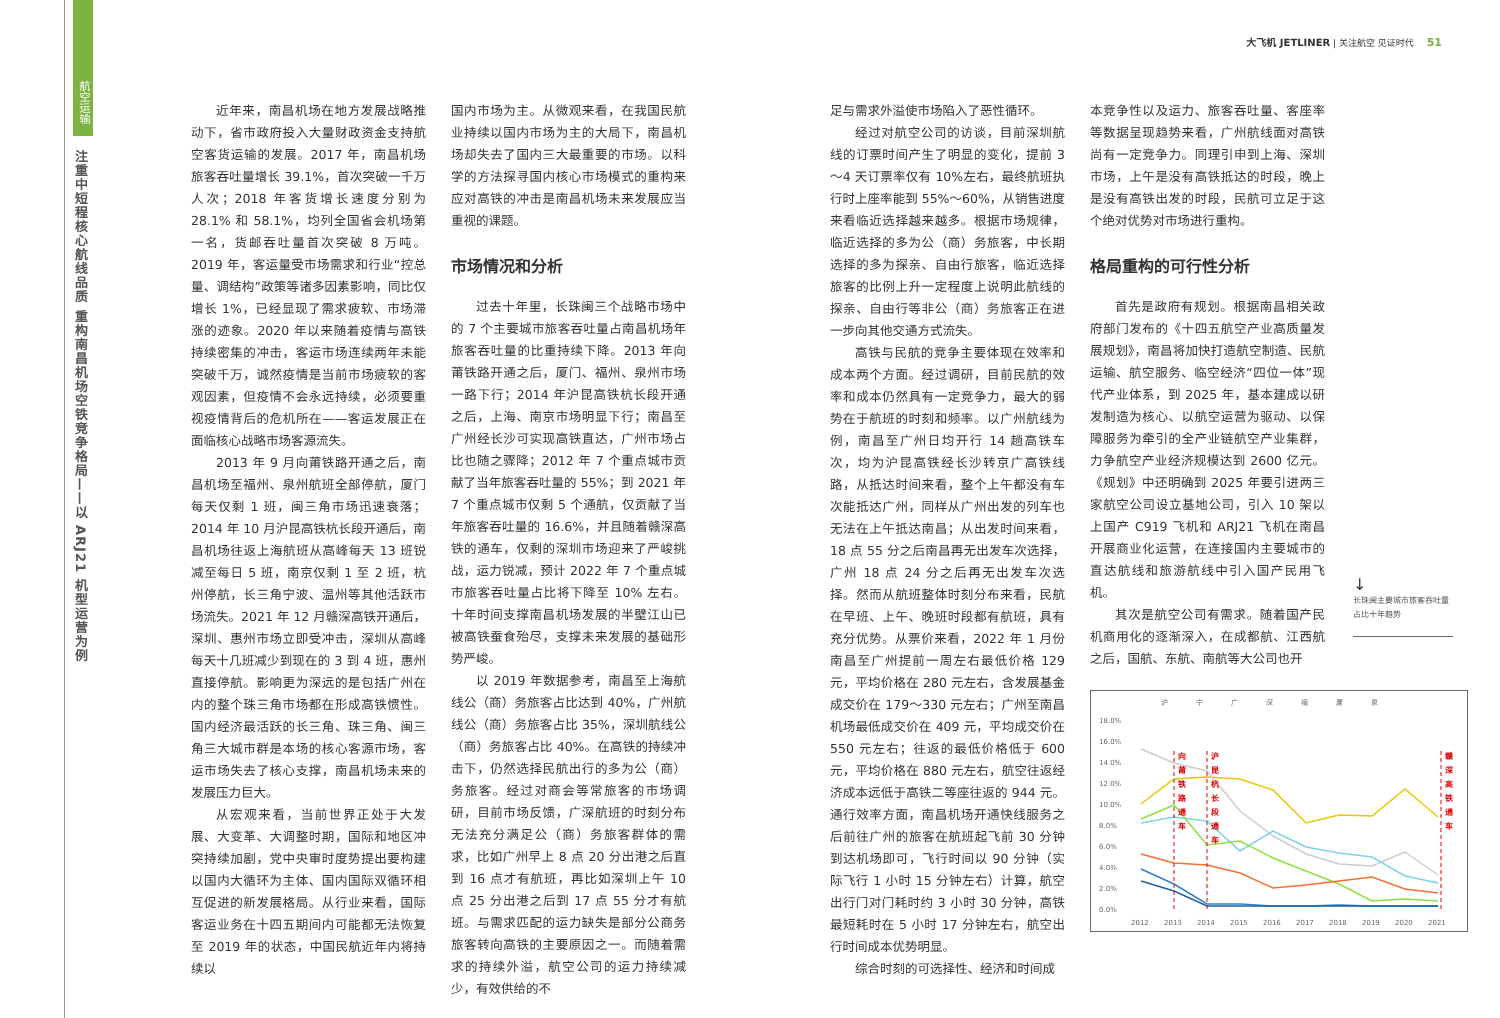大飞机 JETLINER | 关注航空 见证时代 51
航空运输
注重中短程核心航线品质 重构南昌机场空铁竞争格局——以 ARJ21 机型运营为例
近年来，南昌机场在地方发展战略推动下，省市政府投入大量财政资金支持航空客货运输的发展。2017 年，南昌机场旅客吞吐量增长 39.1%，首次突破一千万人次；2018 年客货增长速度分别为 28.1% 和 58.1%，均列全国省会机场第一名，货邮吞吐量首次突破 8 万吨。2019 年，客运量受市场需求和行业“控总量、调结构”政策等诸多因素影响，同比仅增长 1%，已经显现了需求疲软、市场滞涨的迹象。2020 年以来随着疫情与高铁持续密集的冲击，客运市场连续两年未能突破千万，诚然疫情是当前市场疲软的客观因素，但疫情不会永远持续，必须要重视疫情背后的危机所在——客运发展正在面临核心战略市场客源流失。
2013 年 9 月向莆铁路开通之后，南昌机场至福州、泉州航班全部停航，厦门每天仅剩 1 班，闽三角市场迅速衰落；2014 年 10 月沪昆高铁杭长段开通后，南昌机场往返上海航班从高峰每天 13 班锐减至每日 5 班，南京仅剩 1 至 2 班，杭州停航，长三角宁波、温州等其他活跃市场流失。2021 年 12 月赣深高铁开通后，深圳、惠州市场立即受冲击，深圳从高峰每天十几班减少到现在的 3 到 4 班，惠州直接停航。影响更为深远的是包括广州在内的整个珠三角市场都在形成高铁惯性。国内经济最活跃的长三角、珠三角、闽三角三大城市群是本场的核心客源市场，客运市场失去了核心支撑，南昌机场未来的发展压力巨大。
从宏观来看，当前世界正处于大发展、大变革、大调整时期，国际和地区冲突持续加剧，党中央审时度势提出要构建以国内大循环为主体、国内国际双循环相互促进的新发展格局。从行业来看，国际客运业务在十四五期间内可能都无法恢复至 2019 年的状态，中国民航近年内将持续以
国内市场为主。从微观来看，在我国民航业持续以国内市场为主的大局下，南昌机场却失去了国内三大最重要的市场。以科学的方法探寻国内核心市场模式的重构来应对高铁的冲击是南昌机场未来发展应当重视的课题。
市场情况和分析
过去十年里，长珠闽三个战略市场中的 7 个主要城市旅客吞吐量占南昌机场年旅客吞吐量的比重持续下降。2013 年向莆铁路开通之后，厦门、福州、泉州市场一路下行；2014 年沪昆高铁杭长段开通之后，上海、南京市场明显下行；南昌至广州经长沙可实现高铁直达，广州市场占比也随之骤降；2012 年 7 个重点城市贡献了当年旅客吞吐量的 55%；到 2021 年 7 个重点城市仅剩 5 个通航，仅贡献了当年旅客吞吐量的 16.6%，并且随着赣深高铁的通车，仅剩的深圳市场迎来了严峻挑战，运力锐减，预计 2022 年 7 个重点城市旅客吞吐量占比将下降至 10% 左右。十年时间支撑南昌机场发展的半壁江山已被高铁蚕食殆尽，支撑未来发展的基础形势严峻。
以 2019 年数据参考，南昌至上海航线公（商）务旅客占比达到 40%，广州航线公（商）务旅客占比 35%，深圳航线公（商）务旅客占比 40%。在高铁的持续冲击下，仍然选择民航出行的多为公（商）务旅客。经过对商会等常旅客的市场调研，目前市场反馈，广深航班的时刻分布无法充分满足公（商）务旅客群体的需求，比如广州早上 8 点 20 分出港之后直到 16 点才有航班，再比如深圳上午 10 点 25 分出港之后到 17 点 55 分才有航班。与需求匹配的运力缺失是部分公商务旅客转向高铁的主要原因之一。而随着需求的持续外溢，航空公司的运力持续减少，有效供给的不
足与需求外溢使市场陷入了恶性循环。
经过对航空公司的访谈，目前深圳航线的订票时间产生了明显的变化，提前 3～4 天订票率仅有 10%左右，最终航班执行时上座率能到 55%～60%，从销售进度来看临近选择越来越多。根据市场规律，临近选择的多为公（商）务旅客，中长期选择的多为探亲、自由行旅客，临近选择旅客的比例上升一定程度上说明此航线的探亲、自由行等非公（商）务旅客正在进一步向其他交通方式流失。
高铁与民航的竞争主要体现在效率和成本两个方面。经过调研，目前民航的效率和成本仍然具有一定竞争力，最大的弱势在于航班的时刻和频率。以广州航线为例，南昌至广州日均开行 14 趟高铁车次，均为沪昆高铁经长沙转京广高铁线路，从抵达时间来看，整个上午都没有车次能抵达广州，同样从广州出发的列车也无法在上午抵达南昌；从出发时间来看，18 点 55 分之后南昌再无出发车次选择，广州 18 点 24 分之后再无出发车次选择。然而从航班整体时刻分布来看，民航在早班、上午、晚班时段都有航班，具有充分优势。从票价来看，2022 年 1 月份南昌至广州提前一周左右最低价格 129 元，平均价格在 280 元左右，含发展基金成交价在 179～330 元左右；广州至南昌机场最低成交价在 409 元，平均成交价在 550 元左右；往返的最低价格低于 600 元，平均价格在 880 元左右，航空往返经济成本远低于高铁二等座往返的 944 元。通行效率方面，南昌机场开通快线服务之后前往广州的旅客在航班起飞前 30 分钟到达机场即可，飞行时间以 90 分钟（实际飞行 1 小时 15 分钟左右）计算，航空出行门对门耗时约 3 小时 30 分钟，高铁最短耗时在 5 小时 17 分钟左右，航空出行时间成本优势明显。
综合时刻的可选择性、经济和时间成
本竞争性以及运力、旅客吞吐量、客座率等数据呈现趋势来看，广州航线面对高铁尚有一定竞争力。同理引申到上海、深圳市场，上午是没有高铁抵达的时段，晚上是没有高铁出发的时段，民航可立足于这个绝对优势对市场进行重构。
格局重构的可行性分析
首先是政府有规划。根据南昌相关政府部门发布的《十四五航空产业高质量发展规划》，南昌将加快打造航空制造、民航运输、航空服务、临空经济“四位一体”现代产业体系，到 2025 年，基本建成以研发制造为核心、以航空运营为驱动、以保障服务为牵引的全产业链航空产业集群，力争航空产业经济规模达到 2600 亿元。《规划》中还明确到 2025 年要引进两三家航空公司设立基地公司，引入 10 架以上国产 C919 飞机和 ARJ21 飞机在南昌开展商业化运营，在连接国内主要城市的直达航线和旅游航线中引入国产民用飞机。
其次是航空公司有需求。随着国产民机商用化的逐渐深入，在成都航、江西航之后，国航、东航、南航等大公司也开
↓
长珠闽主要城市旅客吞吐量占比十年趋势
沪
宁
广
深
福
厦
泉
18.0%
16.0%
14.0%
12.0%
10.0%
8.0%
6.0%
4.0%
2.0%
0.0%
2012
2013
2014
2015
2016
2017
2018
2019
2020
2021
向
莆
铁
路
通
车
沪
昆
杭
长
段
通
车
赣
深
高
铁
通
车